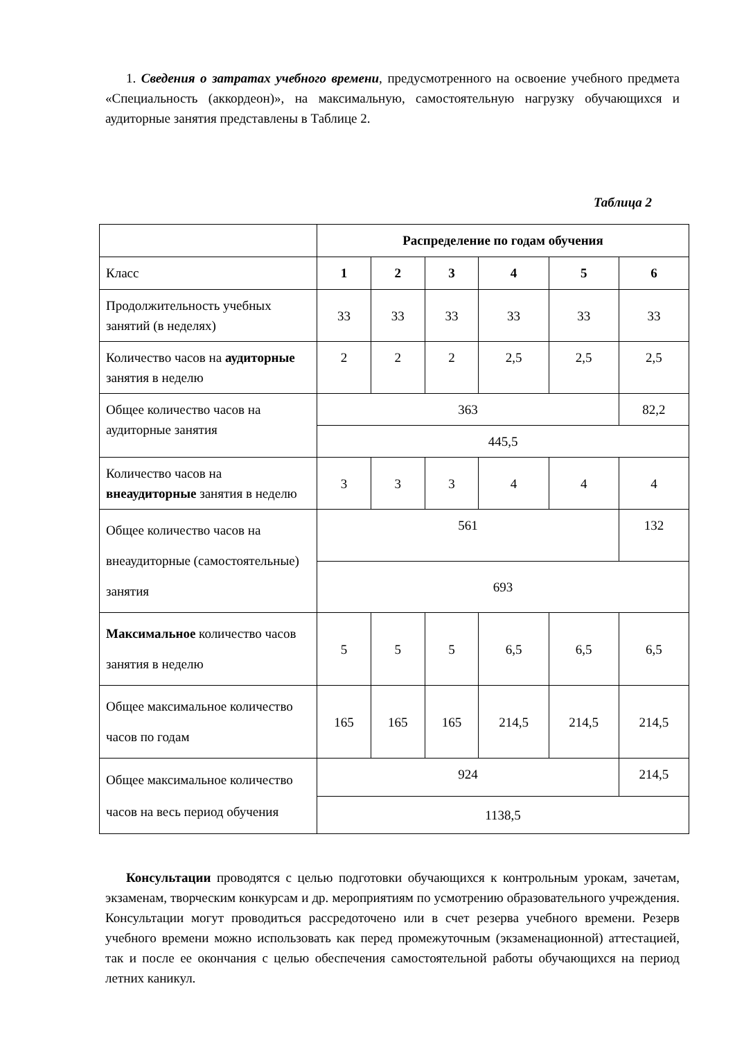1. Сведения о затратах учебного времени, предусмотренного на освоение учебного предмета «Специальность (аккордеон)», на максимальную, самостоятельную нагрузку обучающихся и аудиторные занятия представлены в Таблице 2.
Таблица 2
| | Распределение по годам обучения | | | | | |
| Класс | 1 | 2 | 3 | 4 | 5 | 6 |
| Продолжительность учебных занятий (в неделях) | 33 | 33 | 33 | 33 | 33 | 33 |
| Количество часов на аудиторные занятия в неделю | 2 | 2 | 2 | 2,5 | 2,5 | 2,5 |
| Общее количество часов на аудиторные занятия | 363 | | | | | 82,2 |
| | 445,5 | | | | | |
| Количество часов на внеаудиторные занятия в неделю | 3 | 3 | 3 | 4 | 4 | 4 |
| Общее количество часов на внеаудиторные (самостоятельные) занятия | 561 | | | | | 132 |
| | 693 | | | | | |
| Максимальное количество часов занятия в неделю | 5 | 5 | 5 | 6,5 | 6,5 | 6,5 |
| Общее максимальное количество часов по годам | 165 | 165 | 165 | 214,5 | 214,5 | 214,5 |
| Общее максимальное количество часов на весь период обучения | 924 | | | | | 214,5 |
| | 1138,5 | | | | | |
Консультации проводятся с целью подготовки обучающихся к контрольным урокам, зачетам, экзаменам, творческим конкурсам и др. мероприятиям по усмотрению образовательного учреждения. Консультации могут проводиться рассредоточено или в счет резерва учебного времени. Резерв учебного времени можно использовать как перед промежуточным (экзаменационной) аттестацией, так и после ее окончания с целью обеспечения самостоятельной работы обучающихся на период летних каникул.